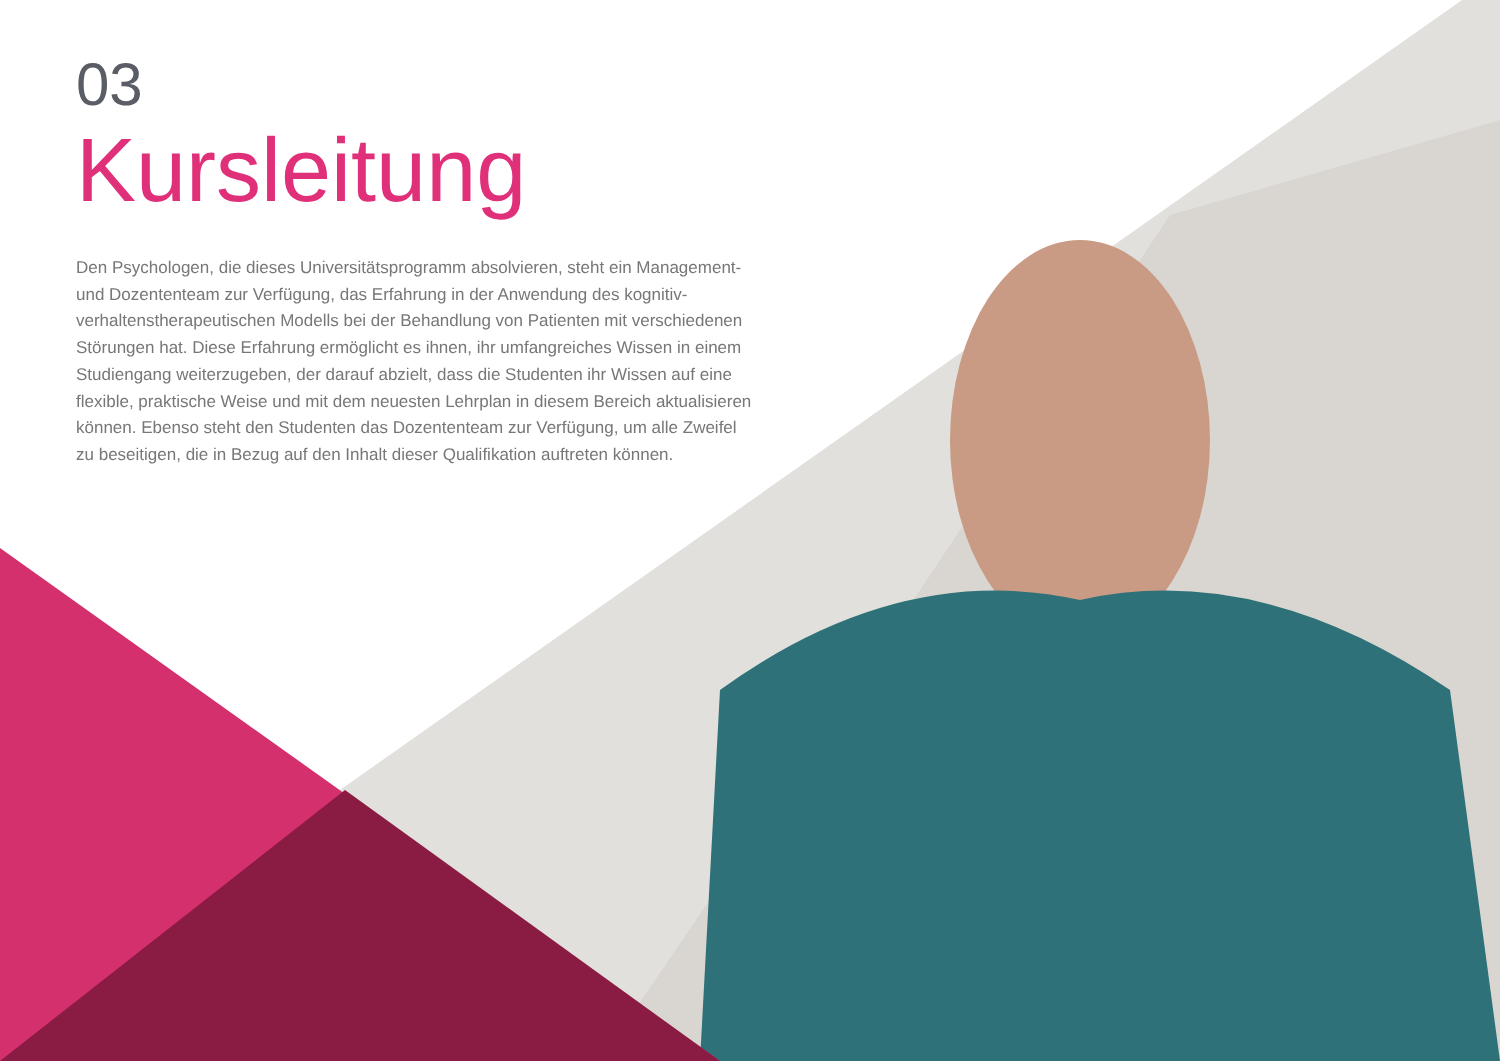03
Kursleitung
Den Psychologen, die dieses Universitätsprogramm absolvieren, steht ein Management- und Dozententeam zur Verfügung, das Erfahrung in der Anwendung des kognitiv-verhaltenstherapeutischen Modells bei der Behandlung von Patienten mit verschiedenen Störungen hat. Diese Erfahrung ermöglicht es ihnen, ihr umfangreiches Wissen in einem Studiengang weiterzugeben, der darauf abzielt, dass die Studenten ihr Wissen auf eine flexible, praktische Weise und mit dem neuesten Lehrplan in diesem Bereich aktualisieren können. Ebenso steht den Studenten das Dozententeam zur Verfügung, um alle Zweifel zu beseitigen, die in Bezug auf den Inhalt dieser Qualifikation auftreten können.